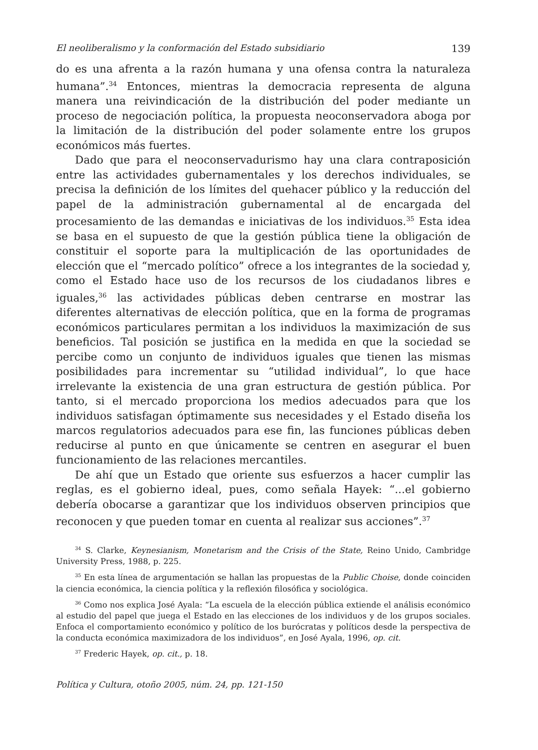El neoliberalismo y la conformación del Estado subsidiario 139
do es una afrenta a la razón humana y una ofensa contra la naturaleza humana”.<sup>34</sup> Entonces, mientras la democracia representa de alguna manera una reivindicación de la distribución del poder mediante un proceso de negociación política, la propuesta neoconservadora aboga por la limitación de la distribución del poder solamente entre los grupos económicos más fuertes.
Dado que para el neoconservadurismo hay una clara contraposición entre las actividades gubernamentales y los derechos individuales, se precisa la definición de los límites del quehacer público y la reducción del papel de la administración gubernamental al de encargada del procesamiento de las demandas e iniciativas de los individuos.<sup>35</sup> Esta idea se basa en el supuesto de que la gestión pública tiene la obligación de constituir el soporte para la multiplicación de las oportunidades de elección que el “mercado político” ofrece a los integrantes de la sociedad y, como el Estado hace uso de los recursos de los ciudadanos libres e iguales,<sup>36</sup> las actividades públicas deben centrarse en mostrar las diferentes alternativas de elección política, que en la forma de programas económicos particulares permitan a los individuos la maximización de sus beneficios. Tal posición se justifica en la medida en que la sociedad se percibe como un conjunto de individuos iguales que tienen las mismas posibilidades para incrementar su “utilidad individual”, lo que hace irrelevante la existencia de una gran estructura de gestión pública. Por tanto, si el mercado proporciona los medios adecuados para que los individuos satisfagan óptimamente sus necesidades y el Estado diseña los marcos regulatorios adecuados para ese fin, las funciones públicas deben reducirse al punto en que únicamente se centren en asegurar el buen funcionamiento de las relaciones mercantiles.
De ahí que un Estado que oriente sus esfuerzos a hacer cumplir las reglas, es el gobierno ideal, pues, como señala Hayek: “...el gobierno debería obocarse a garantizar que los individuos observen principios que reconocen y que pueden tomar en cuenta al realizar sus acciones”.<sup>37</sup>
<sup>34</sup> S. Clarke, Keynesianism, Monetarism and the Crisis of the State, Reino Unido, Cambridge University Press, 1988, p. 225.
<sup>35</sup> En esta línea de argumentación se hallan las propuestas de la Public Choise, donde coinciden la ciencia económica, la ciencia política y la reflexión filosófica y sociológica.
<sup>36</sup> Como nos explica José Ayala: “La escuela de la elección pública extiende el análisis económico al estudio del papel que juega el Estado en las elecciones de los individuos y de los grupos sociales. Enfoca el comportamiento económico y político de los burócratas y políticos desde la perspectiva de la conducta económica maximizadora de los individuos”, en José Ayala, 1996, op. cit.
<sup>37</sup> Frederic Hayek, op. cit., p. 18.
Política y Cultura, otoño 2005, núm. 24, pp. 121-150